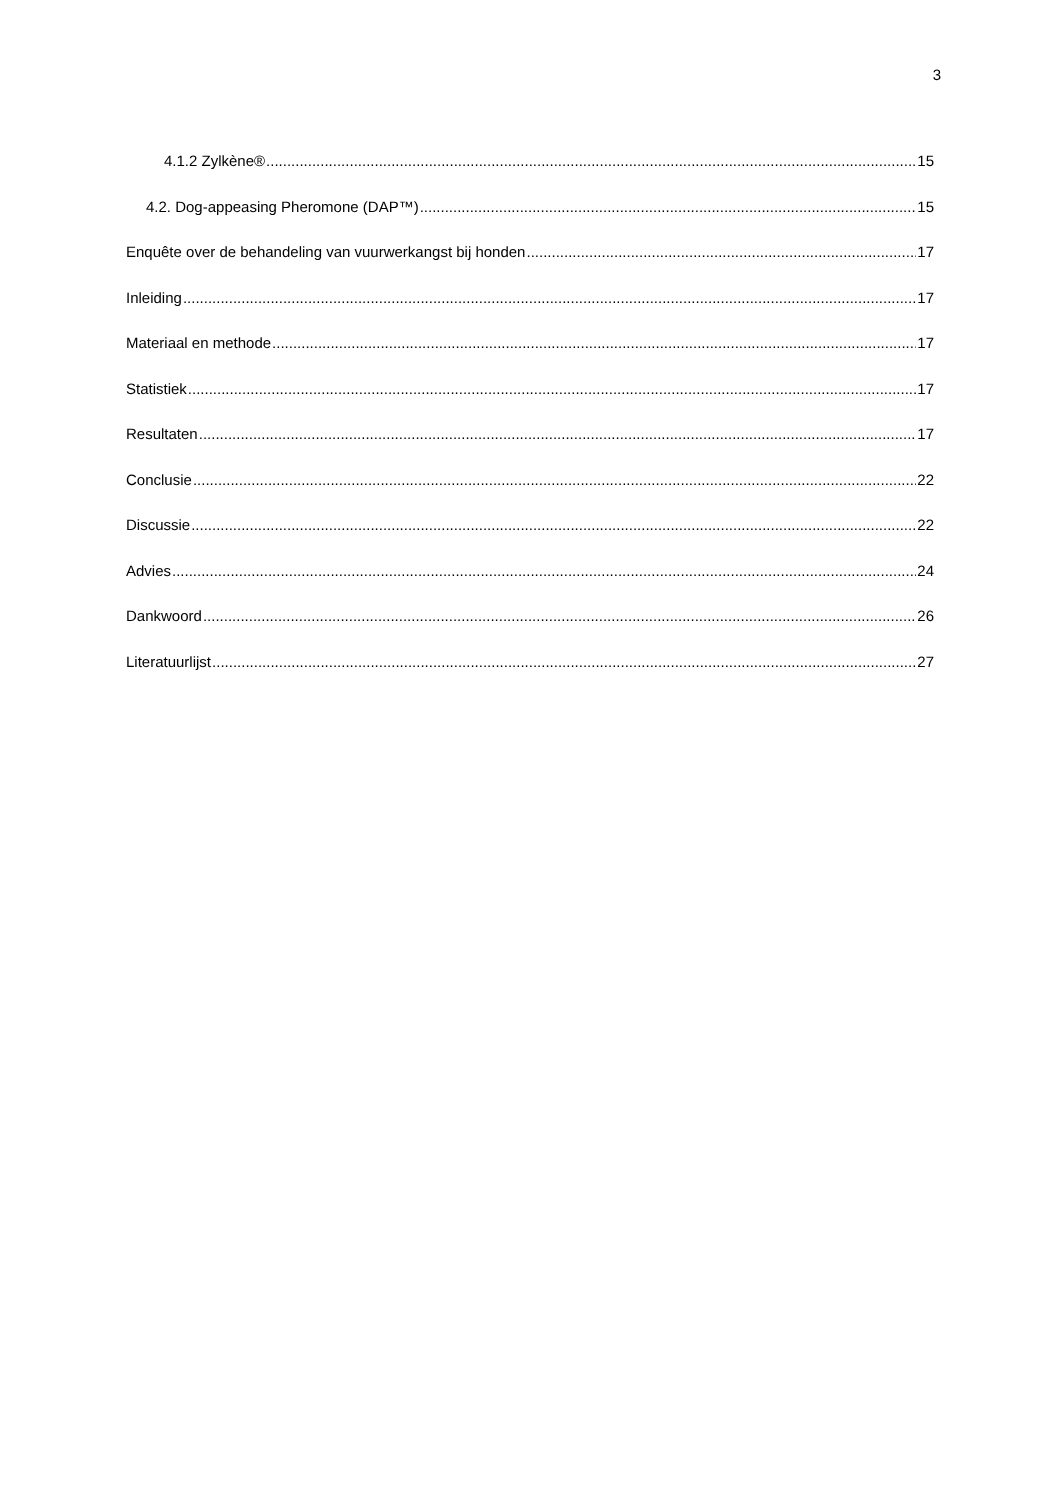3
4.1.2 Zylkène® 15
4.2. Dog-appeasing Pheromone (DAP™) 15
Enquête over de behandeling van vuurwerkangst bij honden 17
Inleiding 17
Materiaal en methode 17
Statistiek 17
Resultaten 17
Conclusie 22
Discussie 22
Advies 24
Dankwoord 26
Literatuurlijst 27